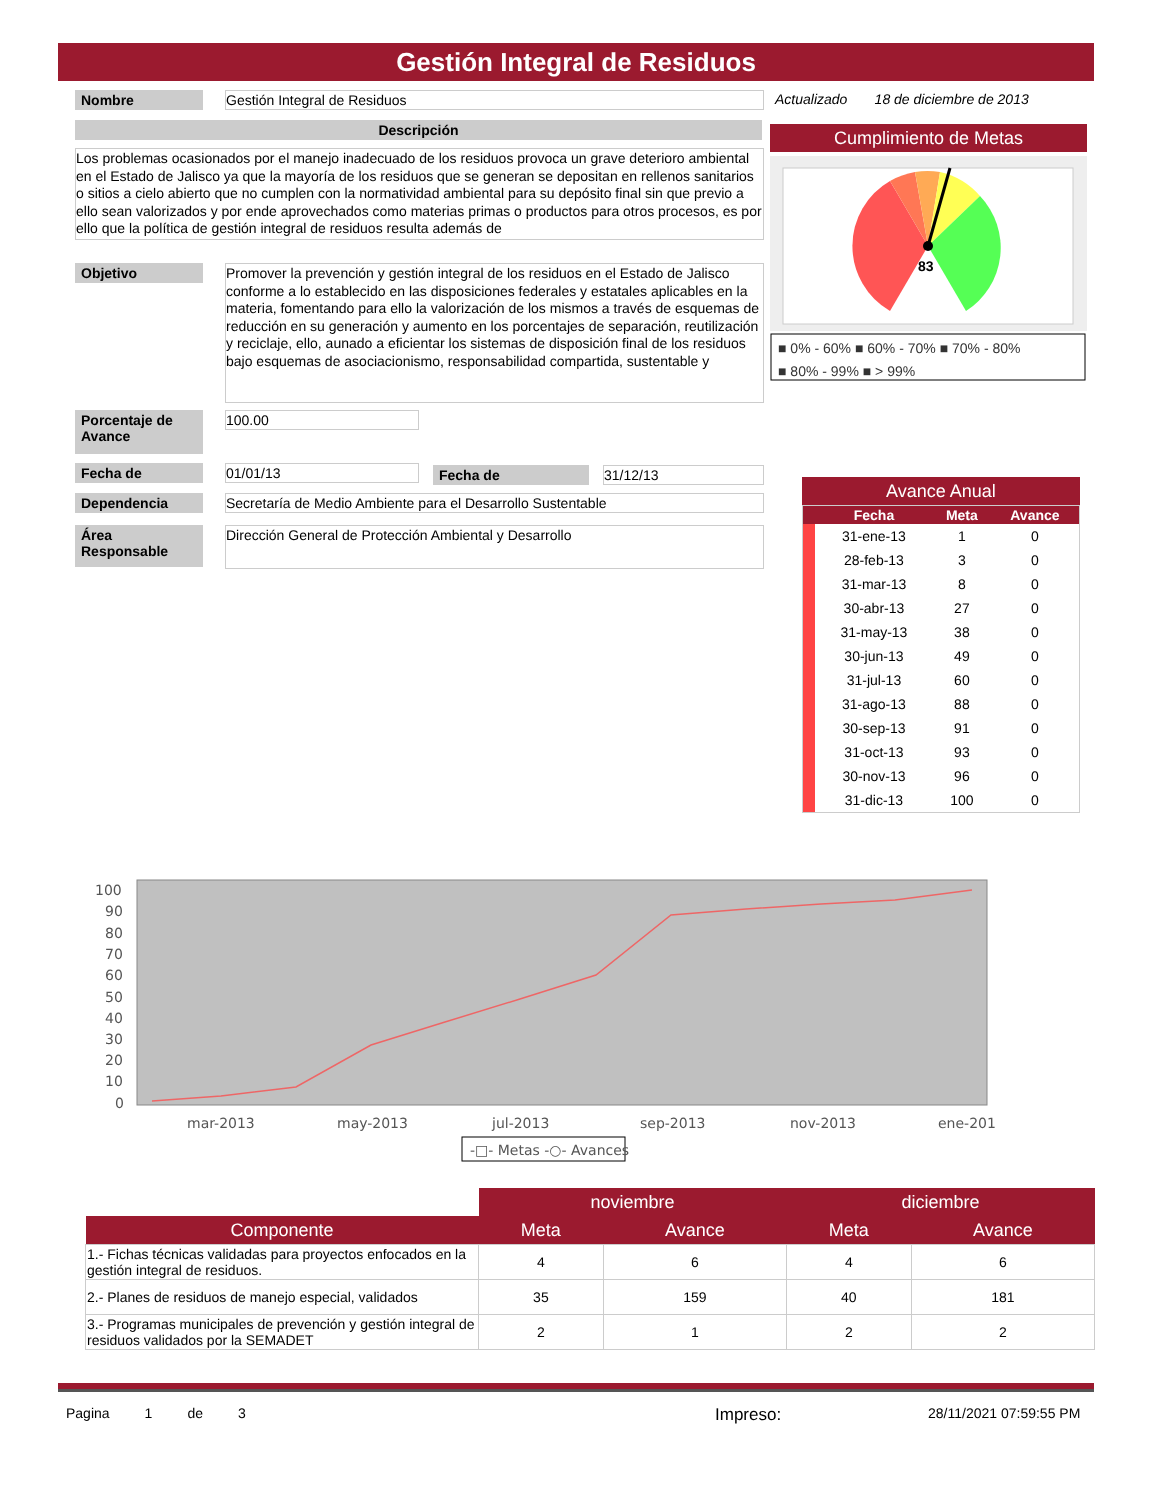Gestión Integral de Residuos
Nombre Gestión Integral de Residuos
Actualizado 18 de diciembre de 2013
Descripción Cumplimiento de Metas
Los problemas ocasionados por el manejo inadecuado de los residuos provoca un grave deterioro ambiental en el Estado de Jalisco ya que la mayoría de los residuos que se generan se depositan en rellenos sanitarios o sitios a cielo abierto que no cumplen con la normatividad ambiental para su depósito final sin que previo a ello sean valorizados y por ende aprovechados como materias primas o productos para otros procesos, es por ello que la política de gestión integral de residuos resulta además de
83
■ 0% - 60% ■ 60% - 70% ■ 70% - 80%
■ 80% - 99% ■ > 99%
Objetivo
Promover la prevención y gestión integral de los residuos en el Estado de Jalisco conforme a lo establecido en las disposiciones federales y estatales aplicables en la materia, fomentando para ello la valorización de los mismos a través de esquemas de reducción en su generación y aumento en los porcentajes de separación, reutilización y reciclaje, ello, aunado a eficientar los sistemas de disposición final de los residuos bajo esquemas de asociacionismo, responsabilidad compartida, sustentable y
Porcentaje de Avance
100.00
Fecha de 01/01/13 Fecha de 31/12/13
Dependencia Secretaría de Medio Ambiente para el Desarrollo Sustentable
Área Responsable
Dirección General de Protección Ambiental y Desarrollo
Avance Anual
| | Fecha | Meta | Avance |
| --- | --- | --- | --- |
| | 31-ene-13 | 1 | 0 |
| | 28-feb-13 | 3 | 0 |
| | 31-mar-13 | 8 | 0 |
| | 30-abr-13 | 27 | 0 |
| | 31-may-13 | 38 | 0 |
| | 30-jun-13 | 49 | 0 |
| | 31-jul-13 | 60 | 0 |
| | 31-ago-13 | 88 | 0 |
| | 30-sep-13 | 91 | 0 |
| | 31-oct-13 | 93 | 0 |
| | 30-nov-13 | 96 | 0 |
| | 31-dic-13 | 100 | 0 |
100
90
80
70
60
50
40
30
20
10
0
mar-2013
may-2013
jul-2013
sep-2013
nov-2013
ene-201
-□- Metas -○- Avances
| | noviembre | | diciembre | |
| --- | --- | --- | --- | --- |
| Componente | Meta | Avance | Meta | Avance |
| 1.- Fichas técnicas validadas para proyectos enfocados en la gestión integral de residuos. | 4 | 6 | 4 | 6 |
| 2.- Planes de residuos de manejo especial, validados | 35 | 159 | 40 | 181 |
| 3.- Programas municipales de prevención y gestión integral de residuos validados por la SEMADET | 2 | 1 | 2 | 2 |
Pagina 1 de 3
Impreso: 28/11/2021 07:59:55 PM